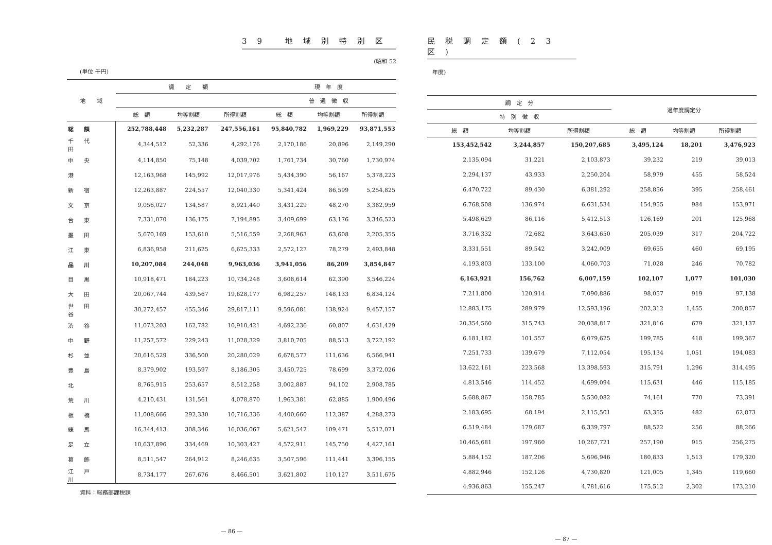39 地域別特別区
(昭和 52
(単位 千円)
| 地 域 | 調 定 額 | | | 現 年 度 | | |
| --- | --- | --- | --- | --- | --- | --- |
| | | | | 普 通 徴 収 | | |
| | 総 額 | 均等割額 | 所得割額 | 総 額 | 均等割額 | 所得割額 |
| 総額 | 252,788,448 | 5,232,287 | 247,556,161 | 95,840,782 | 1,969,229 | 93,871,553 |
| 千代田 | 4,344,512 | 52,336 | 4,292,176 | 2,170,186 | 20,896 | 2,149,290 |
| 中央 | 4,114,850 | 75,148 | 4,039,702 | 1,761,734 | 30,760 | 1,730,974 |
| 港 | 12,163,968 | 145,992 | 12,017,976 | 5,434,390 | 56,167 | 5,378,223 |
| 新宿 | 12,263,887 | 224,557 | 12,040,330 | 5,341,424 | 86,599 | 5,254,825 |
| 文京 | 9,056,027 | 134,587 | 8,921,440 | 3,431,229 | 48,270 | 3,382,959 |
| 台東 | 7,331,070 | 136,175 | 7,194,895 | 3,409,699 | 63,176 | 3,346,523 |
| 墨田 | 5,670,169 | 153,610 | 5,516,559 | 2,268,963 | 63,608 | 2,205,355 |
| 江東 | 6,836,958 | 211,625 | 6,625,333 | 2,572,127 | 78,279 | 2,493,848 |
| 品川 | 10,207,084 | 244,048 | 9,963,036 | 3,941,056 | 86,209 | 3,854,847 |
| 目黒 | 10,918,471 | 184,223 | 10,734,248 | 3,608,614 | 62,390 | 3,546,224 |
| 大田 | 20,067,744 | 439,567 | 19,628,177 | 6,982,257 | 148,133 | 6,834,124 |
| 世田谷 | 30,272,457 | 455,346 | 29,817,111 | 9,596,081 | 138,924 | 9,457,157 |
| 渋谷 | 11,073,203 | 162,782 | 10,910,421 | 4,692,236 | 60,807 | 4,631,429 |
| 中野 | 11,257,572 | 229,243 | 11,028,329 | 3,810,705 | 88,513 | 3,722,192 |
| 杉並 | 20,616,529 | 336,500 | 20,280,029 | 6,678,577 | 111,636 | 6,566,941 |
| 豊島 | 8,379,902 | 193,597 | 8,186,305 | 3,450,725 | 78,699 | 3,372,026 |
| 北 | 8,765,915 | 253,657 | 8,512,258 | 3,002,887 | 94,102 | 2,908,785 |
| 荒川 | 4,210,431 | 131,561 | 4,078,870 | 1,963,381 | 62,885 | 1,900,496 |
| 板橋 | 11,008,666 | 292,330 | 10,716,336 | 4,400,660 | 112,387 | 4,288,273 |
| 練馬 | 16,344,413 | 308,346 | 16,036,067 | 5,621,542 | 109,471 | 5,512,071 |
| 足立 | 10,637,896 | 334,469 | 10,303,427 | 4,572,911 | 145,750 | 4,427,161 |
| 葛飾 | 8,511,547 | 264,912 | 8,246,635 | 3,507,596 | 111,441 | 3,396,155 |
| 江戸川 | 8,734,177 | 267,676 | 8,466,501 | 3,621,802 | 110,127 | 3,511,675 |
資料：総務部課税課
— 86 —
民税調定額(23 区)
年度)
| 調 定 分 | | | 過年度調定分 | | |
| --- | --- | --- | --- | --- | --- |
| 特 別 徴 収 | | | | | |
| 総 額 | 均等割額 | 所得割額 | 総 額 | 均等割額 | 所得割額 |
| 153,452,542 | 3,244,857 | 150,207,685 | 3,495,124 | 18,201 | 3,476,923 |
| 2,135,094 | 31,221 | 2,103,873 | 39,232 | 219 | 39,013 |
| 2,294,137 | 43,933 | 2,250,204 | 58,979 | 455 | 58,524 |
| 6,470,722 | 89,430 | 6,381,292 | 258,856 | 395 | 258,461 |
| 6,768,508 | 136,974 | 6,631,534 | 154,955 | 984 | 153,971 |
| 5,498,629 | 86,116 | 5,412,513 | 126,169 | 201 | 125,968 |
| 3,716,332 | 72,682 | 3,643,650 | 205,039 | 317 | 204,722 |
| 3,331,551 | 89,542 | 3,242,009 | 69,655 | 460 | 69,195 |
| 4,193,803 | 133,100 | 4,060,703 | 71,028 | 246 | 70,782 |
| 6,163,921 | 156,762 | 6,007,159 | 102,107 | 1,077 | 101,030 |
| 7,211,800 | 120,914 | 7,090,886 | 98,057 | 919 | 97,138 |
| 12,883,175 | 289,979 | 12,593,196 | 202,312 | 1,455 | 200,857 |
| 20,354,560 | 315,743 | 20,038,817 | 321,816 | 679 | 321,137 |
| 6,181,182 | 101,557 | 6,079,625 | 199,785 | 418 | 199,367 |
| 7,251,733 | 139,679 | 7,112,054 | 195,134 | 1,051 | 194,083 |
| 13,622,161 | 223,568 | 13,398,593 | 315,791 | 1,296 | 314,495 |
| 4,813,546 | 114,452 | 4,699,094 | 115,631 | 446 | 115,185 |
| 5,688,867 | 158,785 | 5,530,082 | 74,161 | 770 | 73,391 |
| 2,183,695 | 68,194 | 2,115,501 | 63,355 | 482 | 62,873 |
| 6,519,484 | 179,687 | 6,339,797 | 88,522 | 256 | 88,266 |
| 10,465,681 | 197,960 | 10,267,721 | 257,190 | 915 | 256,275 |
| 5,884,152 | 187,206 | 5,696,946 | 180,833 | 1,513 | 179,320 |
| 4,882,946 | 152,126 | 4,730,820 | 121,005 | 1,345 | 119,660 |
| 4,936,863 | 155,247 | 4,781,616 | 175,512 | 2,302 | 173,210 |
— 87 —